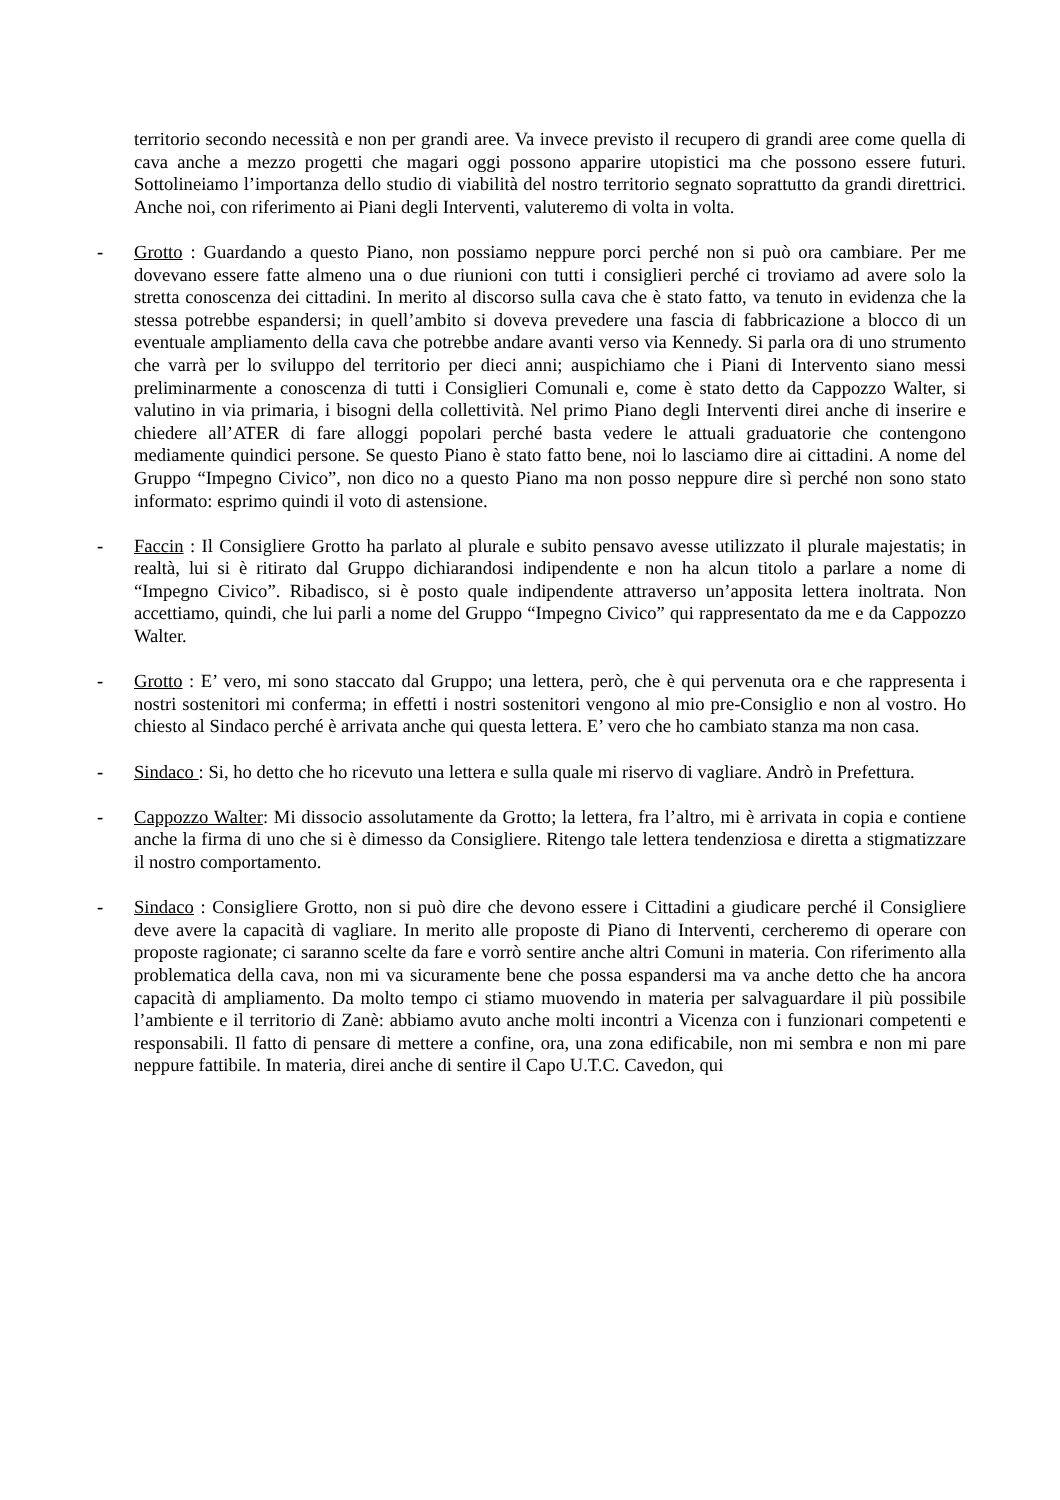territorio secondo necessità e non per grandi aree. Va invece previsto il recupero di grandi aree come quella di cava anche a mezzo progetti che magari oggi possono apparire utopistici ma che possono essere futuri. Sottolineiamo l’importanza dello studio di viabilità del nostro territorio segnato soprattutto da grandi direttrici. Anche noi, con riferimento ai Piani degli Interventi, valuteremo di volta in volta.
- Grotto : Guardando a questo Piano, non possiamo neppure porci perché non si può ora cambiare. Per me dovevano essere fatte almeno una o due riunioni con tutti i consiglieri perché ci troviamo ad avere solo la stretta conoscenza dei cittadini. In merito al discorso sulla cava che è stato fatto, va tenuto in evidenza che la stessa potrebbe espandersi; in quell’ambito si doveva prevedere una fascia di fabbricazione a blocco di un eventuale ampliamento della cava che potrebbe andare avanti verso via Kennedy. Si parla ora di uno strumento che varrà per lo sviluppo del territorio per dieci anni; auspichiamo che i Piani di Intervento siano messi preliminarmente a conoscenza di tutti i Consiglieri Comunali e, come è stato detto da Cappozzo Walter, si valutino in via primaria, i bisogni della collettività. Nel primo Piano degli Interventi direi anche di inserire e chiedere all’ATER di fare alloggi popolari perché basta vedere le attuali graduatorie che contengono mediamente quindici persone. Se questo Piano è stato fatto bene, noi lo lasciamo dire ai cittadini. A nome del Gruppo “Impegno Civico”, non dico no a questo Piano ma non posso neppure dire sì perché non sono stato informato: esprimo quindi il voto di astensione.
- Faccin : Il Consigliere Grotto ha parlato al plurale e subito pensavo avesse utilizzato il plurale majestatis; in realtà, lui si è ritirato dal Gruppo dichiarandosi indipendente e non ha alcun titolo a parlare a nome di “Impegno Civico”. Ribadisco, si è posto quale indipendente attraverso un’apposita lettera inoltrata. Non accettiamo, quindi, che lui parli a nome del Gruppo “Impegno Civico” qui rappresentato da me e da Cappozzo Walter.
- Grotto : E’ vero, mi sono staccato dal Gruppo; una lettera, però, che è qui pervenuta ora e che rappresenta i nostri sostenitori mi conferma; in effetti i nostri sostenitori vengono al mio pre-Consiglio e non al vostro. Ho chiesto al Sindaco perché è arrivata anche qui questa lettera. E’ vero che ho cambiato stanza ma non casa.
- Sindaco : Si, ho detto che ho ricevuto una lettera e sulla quale mi riservo di vagliare. Andrò in Prefettura.
- Cappozzo Walter: Mi dissocio assolutamente da Grotto; la lettera, fra l’altro, mi è arrivata in copia e contiene anche la firma di uno che si è dimesso da Consigliere. Ritengo tale lettera tendenziosa e diretta a stigmatizzare il nostro comportamento.
- Sindaco : Consigliere Grotto, non si può dire che devono essere i Cittadini a giudicare perché il Consigliere deve avere la capacità di vagliare. In merito alle proposte di Piano di Interventi, cercheremo di operare con proposte ragionate; ci saranno scelte da fare e vorrò sentire anche altri Comuni in materia. Con riferimento alla problematica della cava, non mi va sicuramente bene che possa espandersi ma va anche detto che ha ancora capacità di ampliamento. Da molto tempo ci stiamo muovendo in materia per salvaguardare il più possibile l’ambiente e il territorio di Zanè: abbiamo avuto anche molti incontri a Vicenza con i funzionari competenti e responsabili. Il fatto di pensare di mettere a confine, ora, una zona edificabile, non mi sembra e non mi pare neppure fattibile. In materia, direi anche di sentire il Capo U.T.C. Cavedon, qui